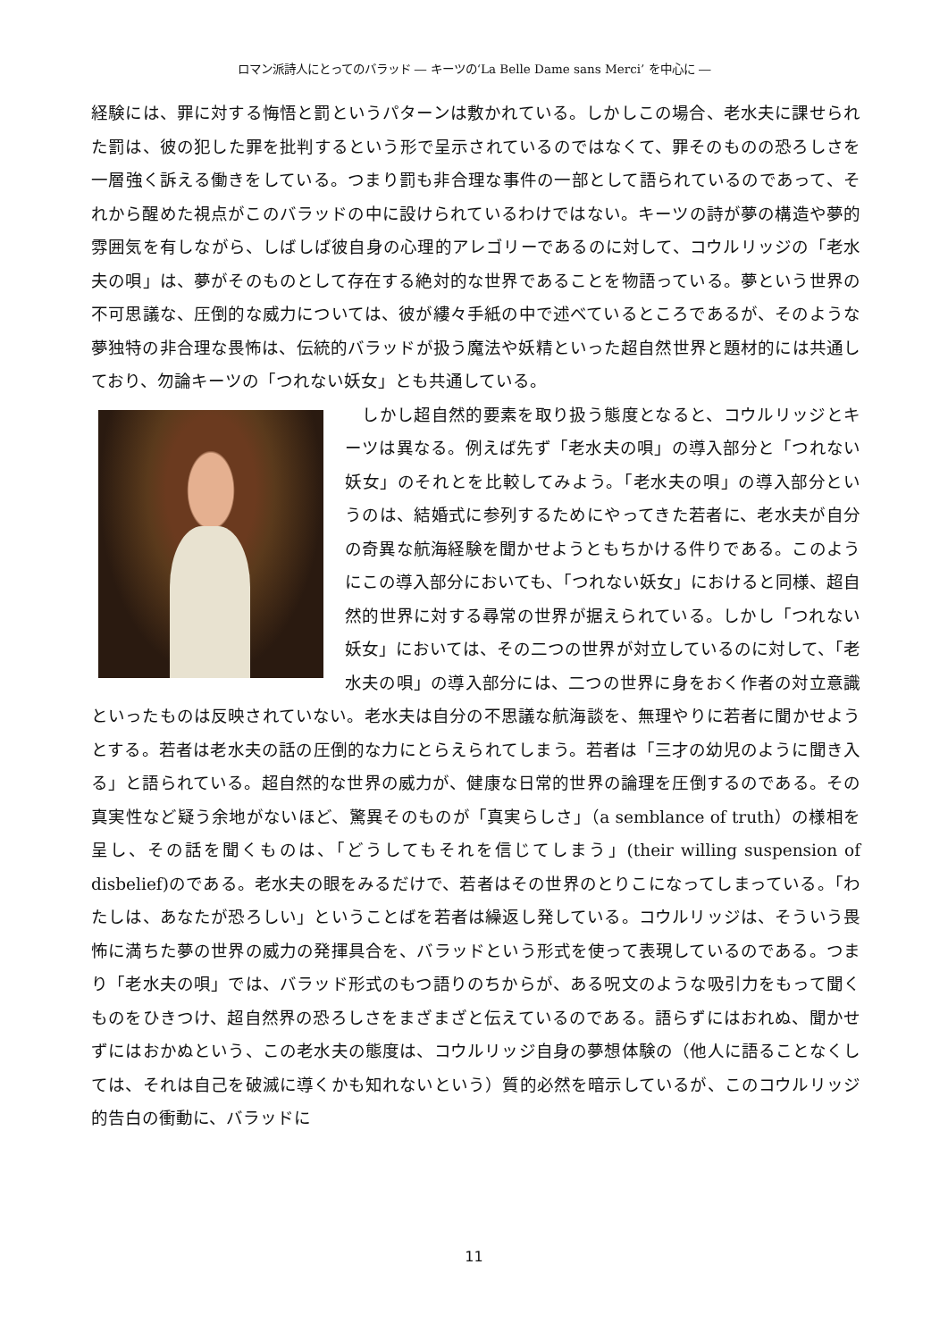ロマン派詩人にとってのバラッド ― キーツの‘La Belle Dame sans Merci’ を中心に ―
経験には、罪に対する悔悟と罰というパターンは敷かれている。しかしこの場合、老水夫に課せられた罰は、彼の犯した罪を批判するという形で呈示されているのではなくて、罪そのものの恐ろしさを一層強く訴える働きをしている。つまり罰も非合理な事件の一部として語られているのであって、それから醒めた視点がこのバラッドの中に設けられているわけではない。キーツの詩が夢の構造や夢的雰囲気を有しながら、しばしば彼自身の心理的アレゴリーであるのに対して、コウルリッジの「老水夫の唄」は、夢がそのものとして存在する絶対的な世界であることを物語っている。夢という世界の不可思議な、圧倒的な威力については、彼が縷々手紙の中で述べているところであるが、そのような夢独特の非合理な畏怖は、伝統的バラッドが扱う魔法や妖精といった超自然世界と題材的には共通しており、勿論キーツの「つれない妖女」とも共通している。
　しかし超自然的要素を取り扱う態度となると、コウルリッジとキーツは異なる。例えば先ず「老水夫の唄」の導入部分と「つれない妖女」のそれとを比較してみよう。「老水夫の唄」の導入部分というのは、結婚式に参列するためにやってきた若者に、老水夫が自分の奇異な航海経験を聞かせようともちかける件りである。このようにこの導入部分においても、「つれない妖女」におけると同様、超自然的世界に対する尋常の世界が据えられている。しかし「つれない妖女」においては、その二つの世界が対立しているのに対して、「老水夫の唄」の導入部分には、二つの世界に身をおく作者の対立意識といったものは反映されていない。老水夫は自分の不思議な航海談を、無理やりに若者に聞かせようとする。若者は老水夫の話の圧倒的な力にとらえられてしまう。若者は「三才の幼児のように聞き入る」と語られている。超自然的な世界の威力が、健康な日常的世界の論理を圧倒するのである。その真実性など疑う余地がないほど、驚異そのものが「真実らしさ」（a semblance of truth）の様相を呈し、その話を聞くものは、「どうしてもそれを信じてしまう」(their willing suspension of disbelief)のである。老水夫の眼をみるだけで、若者はその世界のとりこになってしまっている。「わたしは、あなたが恐ろしい」ということばを若者は繰返し発している。コウルリッジは、そういう畏怖に満ちた夢の世界の威力の発揮具合を、バラッドという形式を使って表現しているのである。つまり「老水夫の唄」では、バラッド形式のもつ語りのちからが、ある呪文のような吸引力をもって聞くものをひきつけ、超自然界の恐ろしさをまざまざと伝えているのである。語らずにはおれぬ、聞かせずにはおかぬという、この老水夫の態度は、コウルリッジ自身の夢想体験の（他人に語ることなくしては、それは自己を破滅に導くかも知れないという）質的必然を暗示しているが、このコウルリッジ的告白の衝動に、バラッドに
11